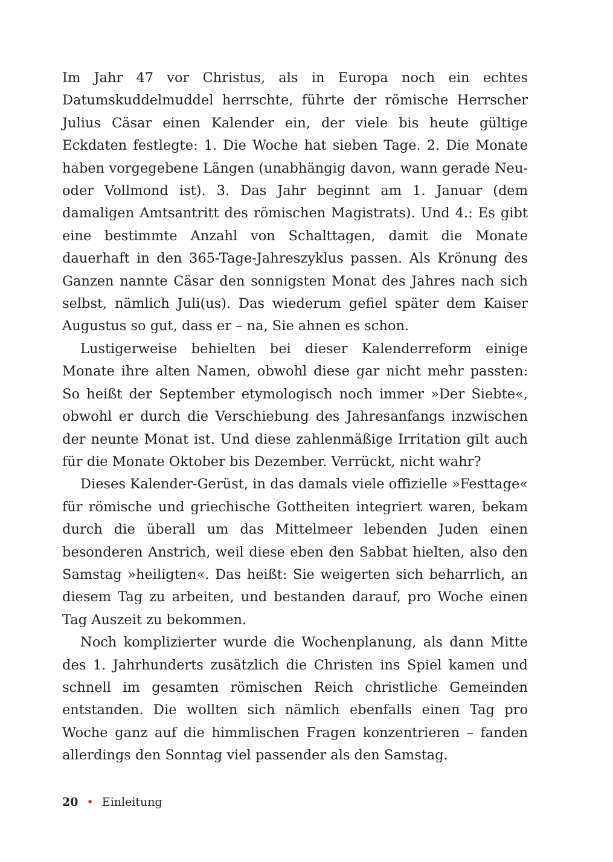Im Jahr 47 vor Christus, als in Europa noch ein echtes Datumskuddelmuddel herrschte, führte der römische Herrscher Julius Cäsar einen Kalender ein, der viele bis heute gültige Eckdaten festlegte: 1. Die Woche hat sieben Tage. 2. Die Monate haben vorgegebene Längen (unabhängig davon, wann gerade Neu- oder Vollmond ist). 3. Das Jahr beginnt am 1. Januar (dem damaligen Amtsantritt des römischen Magistrats). Und 4.: Es gibt eine bestimmte Anzahl von Schalttagen, damit die Monate dauerhaft in den 365-Tage-Jahreszyklus passen. Als Krönung des Ganzen nannte Cäsar den sonnigsten Monat des Jahres nach sich selbst, nämlich Juli(us). Das wiederum gefiel später dem Kaiser Augustus so gut, dass er – na, Sie ahnen es schon.
Lustigerweise behielten bei dieser Kalenderreform einige Monate ihre alten Namen, obwohl diese gar nicht mehr passten: So heißt der September etymologisch noch immer »Der Siebte«, obwohl er durch die Verschiebung des Jahresanfangs inzwischen der neunte Monat ist. Und diese zahlenmäßige Irritation gilt auch für die Monate Oktober bis Dezember. Verrückt, nicht wahr?
Dieses Kalender-Gerüst, in das damals viele offizielle »Festtage« für römische und griechische Gottheiten integriert waren, bekam durch die überall um das Mittelmeer lebenden Juden einen besonderen Anstrich, weil diese eben den Sabbat hielten, also den Samstag »heiligten«. Das heißt: Sie weigerten sich beharrlich, an diesem Tag zu arbeiten, und bestanden darauf, pro Woche einen Tag Auszeit zu bekommen.
Noch komplizierter wurde die Wochenplanung, als dann Mitte des 1. Jahrhunderts zusätzlich die Christen ins Spiel kamen und schnell im gesamten römischen Reich christliche Gemeinden entstanden. Die wollten sich nämlich ebenfalls einen Tag pro Woche ganz auf die himmlischen Fragen konzentrieren – fanden allerdings den Sonntag viel passender als den Samstag.
20 • Einleitung